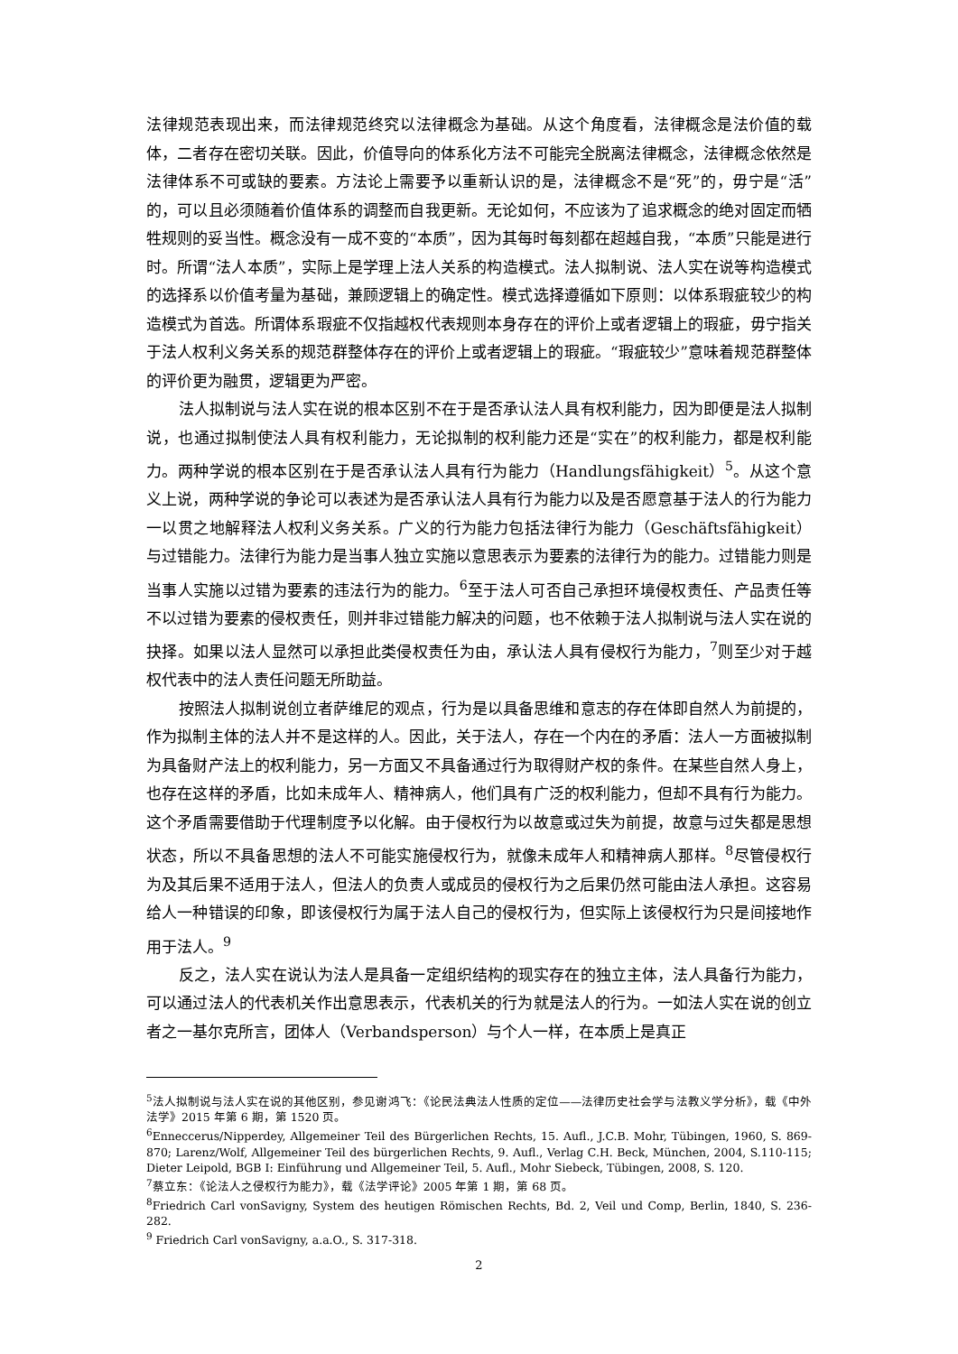法律规范表现出来，而法律规范终究以法律概念为基础。从这个角度看，法律概念是法价值的载体，二者存在密切关联。因此，价值导向的体系化方法不可能完全脱离法律概念，法律概念依然是法律体系不可或缺的要素。方法论上需要予以重新认识的是，法律概念不是“死”的，毋宁是“活”的，可以且必须随着价值体系的调整而自我更新。无论如何，不应该为了追求概念的绝对固定而牺牲规则的妥当性。概念没有一成不变的“本质”，因为其每时每刻都在超越自我，“本质”只能是进行时。所谓“法人本质”，实际上是学理上法人关系的构造模式。法人拟制说、法人实在说等构造模式的选择系以价值考量为基础，兼顾逻辑上的确定性。模式选择遵循如下原则：以体系瑕疵较少的构造模式为首选。所谓体系瑕疵不仅指越权代表规则本身存在的评价上或者逻辑上的瑕疵，毋宁指关于法人权利义务关系的规范群整体存在的评价上或者逻辑上的瑕疵。“瑕疵较少”意味着规范群整体的评价更为融贯，逻辑更为严密。
法人拟制说与法人实在说的根本区别不在于是否承认法人具有权利能力，因为即便是法人拟制说，也通过拟制使法人具有权利能力，无论拟制的权利能力还是“实在”的权利能力，都是权利能力。两种学说的根本区别在于是否承认法人具有行为能力（Handlungsfähigkeit）<sup>5</sup>。从这个意义上说，两种学说的争论可以表述为是否承认法人具有行为能力以及是否愿意基于法人的行为能力一以贯之地解释法人权利义务关系。广义的行为能力包括法律行为能力（Geschäftsfähigkeit）与过错能力。法律行为能力是当事人独立实施以意思表示为要素的法律行为的能力。过错能力则是当事人实施以过错为要素的违法行为的能力。<sup>6</sup>至于法人可否自己承担环境侵权责任、产品责任等不以过错为要素的侵权责任，则并非过错能力解决的问题，也不依赖于法人拟制说与法人实在说的抉择。如果以法人显然可以承担此类侵权责任为由，承认法人具有侵权行为能力，<sup>7</sup>则至少对于越权代表中的法人责任问题无所助益。
按照法人拟制说创立者萨维尼的观点，行为是以具备思维和意志的存在体即自然人为前提的，作为拟制主体的法人并不是这样的人。因此，关于法人，存在一个内在的矛盾：法人一方面被拟制为具备财产法上的权利能力，另一方面又不具备通过行为取得财产权的条件。在某些自然人身上，也存在这样的矛盾，比如未成年人、精神病人，他们具有广泛的权利能力，但却不具有行为能力。这个矛盾需要借助于代理制度予以化解。由于侵权行为以故意或过失为前提，故意与过失都是思想状态，所以不具备思想的法人不可能实施侵权行为，就像未成年人和精神病人那样。<sup>8</sup>尽管侵权行为及其后果不适用于法人，但法人的负责人或成员的侵权行为之后果仍然可能由法人承担。这容易给人一种错误的印象，即该侵权行为属于法人自己的侵权行为，但实际上该侵权行为只是间接地作用于法人。<sup>9</sup>
反之，法人实在说认为法人是具备一定组织结构的现实存在的独立主体，法人具备行为能力，可以通过法人的代表机关作出意思表示，代表机关的行为就是法人的行为。一如法人实在说的创立者之一基尔克所言，团体人（Verbandsperson）与个人一样，在本质上是真正
<sup>5</sup> 法人拟制说与法人实在说的其他区别，参见谢鸿飞：《论民法典法人性质的定位——法律历史社会学与法教义学分析》，载《中外法学》2015 年第 6 期，第 1520 页。
<sup>6</sup> Enneccerus/Nipperdey, Allgemeiner Teil des Bürgerlichen Rechts, 15. Aufl., J.C.B. Mohr, Tübingen, 1960, S. 869-870; Larenz/Wolf, Allgemeiner Teil des bürgerlichen Rechts, 9. Aufl., Verlag C.H. Beck, München, 2004, S.110-115; Dieter Leipold, BGB I: Einführung und Allgemeiner Teil, 5. Aufl., Mohr Siebeck, Tübingen, 2008, S. 120.
<sup>7</sup> 蔡立东：《论法人之侵权行为能力》，载《法学评论》2005 年第 1 期，第 68 页。
<sup>8</sup> Friedrich Carl vonSavigny, System des heutigen Römischen Rechts, Bd. 2, Veil und Comp, Berlin, 1840, S. 236-282.
<sup>9</sup> Friedrich Carl vonSavigny, a.a.O., S. 317-318.
2